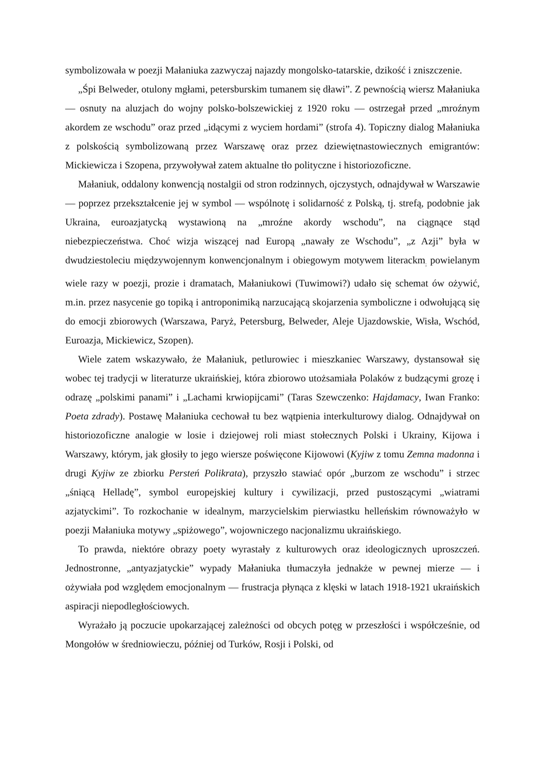symbolizowała w poezji Małaniuka zazwyczaj najazdy mongolsko-tatarskie, dzikość i zniszczenie.
„Śpi Belweder, otulony mgłami, petersburskim tumanem się dławi”. Z pewnością wiersz Małaniuka — osnuty na aluzjach do wojny polsko-bolszewickiej z 1920 roku — ostrzegał przed „mroźnym akordem ze wschodu” oraz przed „idącymi z wyciem hordami” (strofa 4). Topiczny dialog Małaniuka z polskością symbolizowaną przez Warszawę oraz przez dziewiętnastowiecznych emigrantów: Mickiewicza i Szopena, przywoływał zatem aktualne tło polityczne i historiozoficzne.
Małaniuk, oddalony konwencją nostalgii od stron rodzinnych, ojczystych, odnajdywał w Warszawie — poprzez przekształcenie jej w symbol — wspólnotę i solidarność z Polską, tj. strefą, podobnie jak Ukraina, euroazjatycką wystawioną na „mroźne akordy wschodu”, na ciągnące stąd niebezpieczeństwa. Choć wizja wiszącej nad Europą „nawały ze Wschodu”, „z Azji” była w dwudziestoleciu międzywojennym konwencjonalnym i obiegowym motywem literackm<sub>;</sub> powielanym wiele razy w poezji, prozie i dramatach, Małaniukowi (Tuwimowi?) udało się schemat ów ożywić, m.in. przez nasycenie go topiką i antroponimiką narzucającą skojarzenia symboliczne i odwołującą się do emocji zbiorowych (Warszawa, Paryż, Petersburg, Belweder, Aleje Ujazdowskie, Wisła, Wschód, Euroazja, Mickiewicz, Szopen).
Wiele zatem wskazywało, że Małaniuk, petlurowiec i mieszkaniec Warszawy, dystansował się wobec tej tradycji w literaturze ukraińskiej, która zbiorowo utożsamiała Polaków z budzącymi grozę i odrazę „polskimi panami” i „Lachami krwiopijcami” (Taras Szewczenko: Hajdamacy, Iwan Franko: Poeta zdrady). Postawę Małaniuka cechował tu bez wątpienia interkulturowy dialog. Odnajdywał on historiozoficzne analogie w losie i dziejowej roli miast stołecznych Polski i Ukrainy, Kijowa i Warszawy, którym, jak głosiły to jego wiersze poświęcone Kijowowi (Kyjiw z tomu Zemna madonna i drugi Kyjiw ze zbiorku Persteń Polikrata), przyszło stawiać opór „burzom ze wschodu” i strzec „śniącą Helladę”, symbol europejskiej kultury i cywilizacji, przed pustoszącymi „wiatrami azjatyckimi”. To rozkochanie w idealnym, marzycielskim pierwiastku helleńskim równoważyło w poezji Małaniuka motywy „spiżowego”, wojowniczego nacjonalizmu ukraińskiego.
To prawda, niektóre obrazy poety wyrastały z kulturowych oraz ideologicznych uproszczeń. Jednostronne, „antyazjatyckie” wypady Małaniuka tłumaczyła jednakże w pewnej mierze — i ożywiała pod względem emocjonalnym — frustracja płynąca z klęski w latach 1918-1921 ukraińskich aspiracji niepodległościowych.
Wyrażało ją poczucie upokarzającej zależności od obcych potęg w przeszłości i współcześnie, od Mongołów w średniowieczu, później od Turków, Rosji i Polski, od